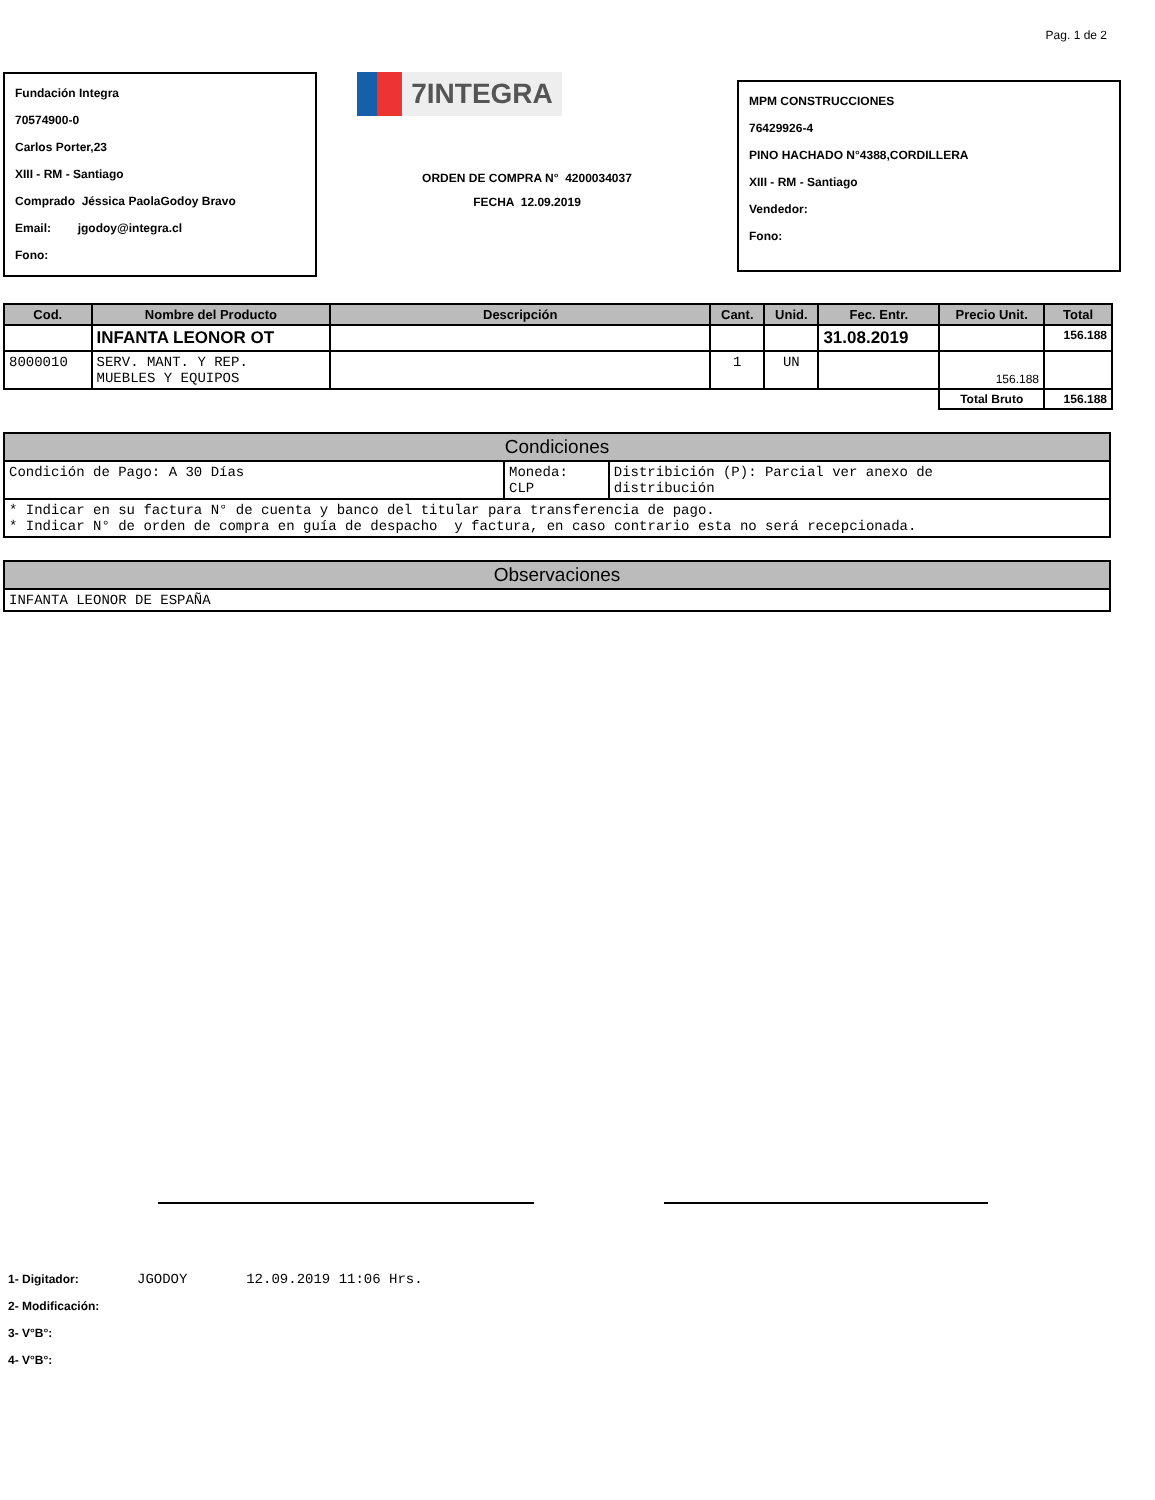Pag. 1 de 2
Fundación Integra
70574900-0
Carlos Porter,23
XIII - RM - Santiago
Comprado Jéssica PaolaGodoy Bravo
Email: jgodoy@integra.cl
Fono:
7INTEGRA
ORDEN DE COMPRA N° 4200034037
FECHA 12.09.2019
MPM CONSTRUCCIONES
76429926-4
PINO HACHADO N°4388,CORDILLERA
XIII - RM - Santiago
Vendedor:
Fono:
| Cod. | Nombre del Producto | Descripción | Cant. | Unid. | Fec. Entr. | Precio Unit. | Total |
| --- | --- | --- | --- | --- | --- | --- | --- |
| | INFANTA LEONOR OT | | | | 31.08.2019 | | 156.188 |
| 8000010 | SERV. MANT. Y REP. MUEBLES Y EQUIPOS | | 1 | UN | | 156.188 | |
| | | | | | | Total Bruto | 156.188 |
| Condiciones | | |
| --- | --- | --- |
| Condición de Pago: A 30 Días | Moneda: CLP | Distribición (P): Parcial ver anexo de distribución |
| * Indicar en su factura N° de cuenta y banco del titular para transferencia de pago. * Indicar N° de orden de compra en guía de despacho y factura, en caso contrario esta no será recepcionada. | | |
| Observaciones |
| --- |
| INFANTA LEONOR DE ESPAÑA |
1- Digitador: JGODOY 12.09.2019 11:06 Hrs.
2- Modificación:
3- V°B°:
4- V°B°: